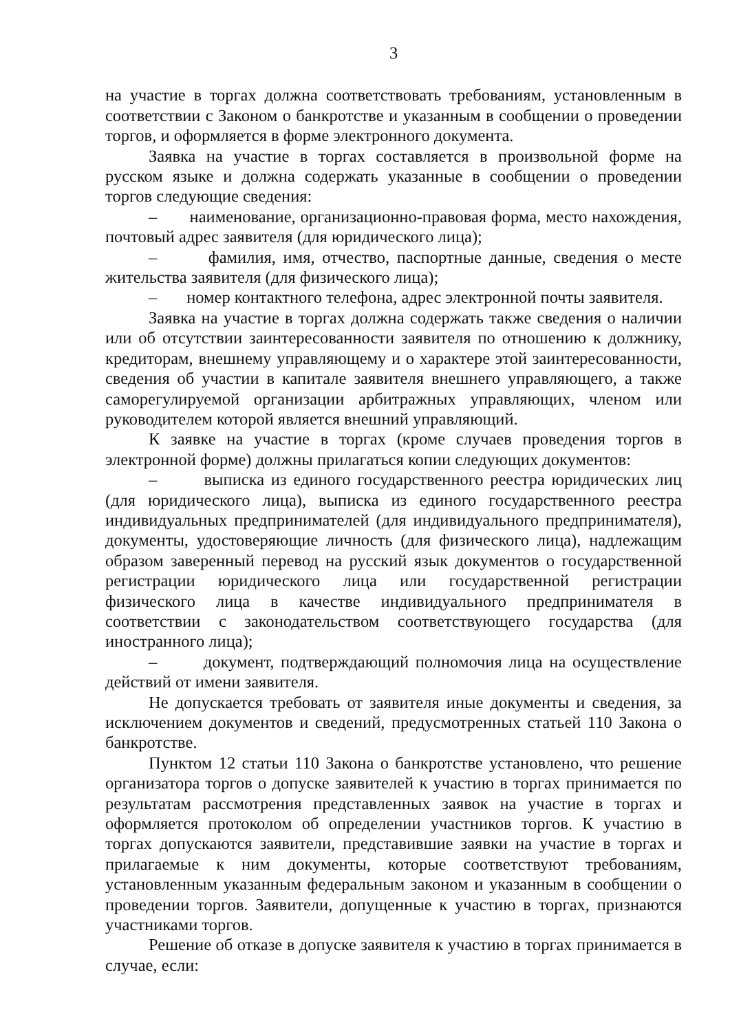3
на участие в торгах должна соответствовать требованиям, установленным в соответствии с Законом о банкротстве и указанным в сообщении о проведении торгов, и оформляется в форме электронного документа.
Заявка на участие в торгах составляется в произвольной форме на русском языке и должна содержать указанные в сообщении о проведении торгов следующие сведения:
– наименование, организационно-правовая форма, место нахождения, почтовый адрес заявителя (для юридического лица);
– фамилия, имя, отчество, паспортные данные, сведения о месте жительства заявителя (для физического лица);
– номер контактного телефона, адрес электронной почты заявителя.
Заявка на участие в торгах должна содержать также сведения о наличии или об отсутствии заинтересованности заявителя по отношению к должнику, кредиторам, внешнему управляющему и о характере этой заинтересованности, сведения об участии в капитале заявителя внешнего управляющего, а также саморегулируемой организации арбитражных управляющих, членом или руководителем которой является внешний управляющий.
К заявке на участие в торгах (кроме случаев проведения торгов в электронной форме) должны прилагаться копии следующих документов:
– выписка из единого государственного реестра юридических лиц (для юридического лица), выписка из единого государственного реестра индивидуальных предпринимателей (для индивидуального предпринимателя), документы, удостоверяющие личность (для физического лица), надлежащим образом заверенный перевод на русский язык документов о государственной регистрации юридического лица или государственной регистрации физического лица в качестве индивидуального предпринимателя в соответствии с законодательством соответствующего государства (для иностранного лица);
– документ, подтверждающий полномочия лица на осуществление действий от имени заявителя.
Не допускается требовать от заявителя иные документы и сведения, за исключением документов и сведений, предусмотренных статьей 110 Закона о банкротстве.
Пунктом 12 статьи 110 Закона о банкротстве установлено, что решение организатора торгов о допуске заявителей к участию в торгах принимается по результатам рассмотрения представленных заявок на участие в торгах и оформляется протоколом об определении участников торгов. К участию в торгах допускаются заявители, представившие заявки на участие в торгах и прилагаемые к ним документы, которые соответствуют требованиям, установленным указанным федеральным законом и указанным в сообщении о проведении торгов. Заявители, допущенные к участию в торгах, признаются участниками торгов.
Решение об отказе в допуске заявителя к участию в торгах принимается в случае, если: